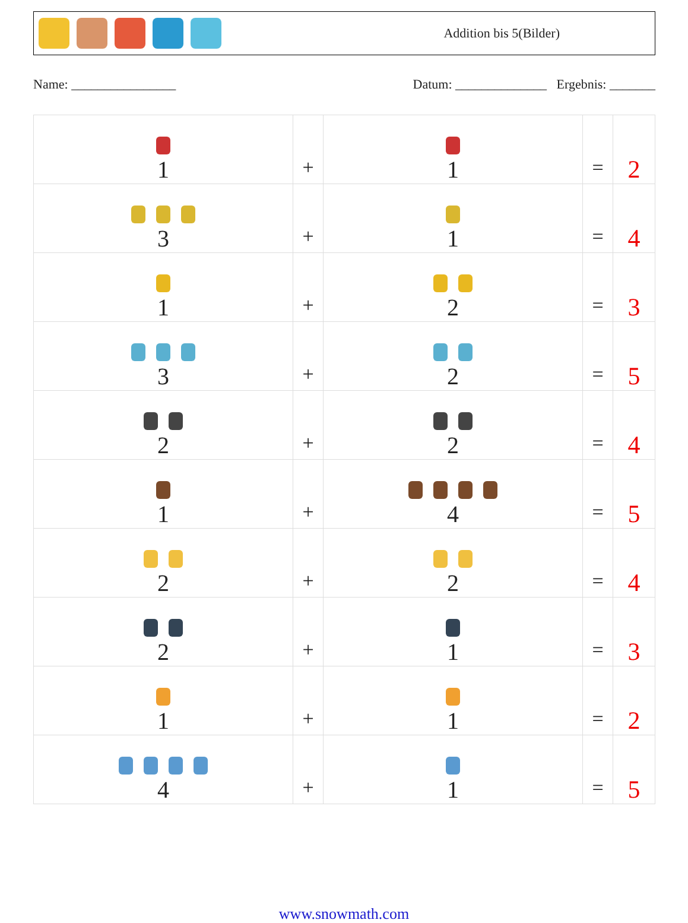Addition bis 5(Bilder)
Name: ________________ Datum: ______________ Ergebnis: _______
| 1 | + | 1 | = | 2 |
| 3 | + | 1 | = | 4 |
| 1 | + | 2 | = | 3 |
| 3 | + | 2 | = | 5 |
| 2 | + | 2 | = | 4 |
| 1 | + | 4 | = | 5 |
| 2 | + | 2 | = | 4 |
| 2 | + | 1 | = | 3 |
| 1 | + | 1 | = | 2 |
| 4 | + | 1 | = | 5 |
www.snowmath.com